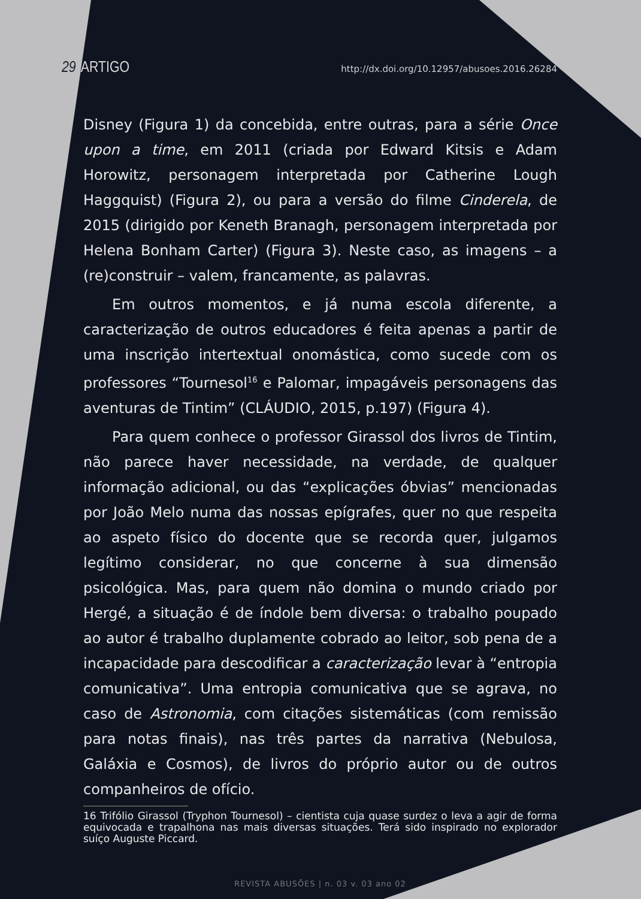29 ARTIGO
http://dx.doi.org/10.12957/abusoes.2016.26284
Disney (Figura 1) da concebida, entre outras, para a série Once upon a time, em 2011 (criada por Edward Kitsis e Adam Horowitz, personagem interpretada por Catherine Lough Haggquist) (Figura 2), ou para a versão do filme Cinderela, de 2015 (dirigido por Keneth Branagh, personagem interpretada por Helena Bonham Carter) (Figura 3). Neste caso, as imagens – a (re)construir – valem, francamente, as palavras.
Em outros momentos, e já numa escola diferente, a caracterização de outros educadores é feita apenas a partir de uma inscrição intertextual onomástica, como sucede com os professores “Tournesol<sup>16</sup> e Palomar, impagáveis personagens das aventuras de Tintim” (CLÁUDIO, 2015, p.197) (Figura 4).
Para quem conhece o professor Girassol dos livros de Tintim, não parece haver necessidade, na verdade, de qualquer informação adicional, ou das “explicações óbvias” mencionadas por João Melo numa das nossas epígrafes, quer no que respeita ao aspeto físico do docente que se recorda quer, julgamos legítimo considerar, no que concerne à sua dimensão psicológica. Mas, para quem não domina o mundo criado por Hergé, a situação é de índole bem diversa: o trabalho poupado ao autor é trabalho duplamente cobrado ao leitor, sob pena de a incapacidade para descodificar a caracterização levar à “entropia comunicativa”. Uma entropia comunicativa que se agrava, no caso de Astronomia, com citações sistemáticas (com remissão para notas finais), nas três partes da narrativa (Nebulosa, Galáxia e Cosmos), de livros do próprio autor ou de outros companheiros de ofício.
16 Trifólio Girassol (Tryphon Tournesol) – cientista cuja quase surdez o leva a agir de forma equivocada e trapalhona nas mais diversas situações. Terá sido inspirado no explorador suíço Auguste Piccard.
REVISTA ABUSÕES | n. 03 v. 03 ano 02